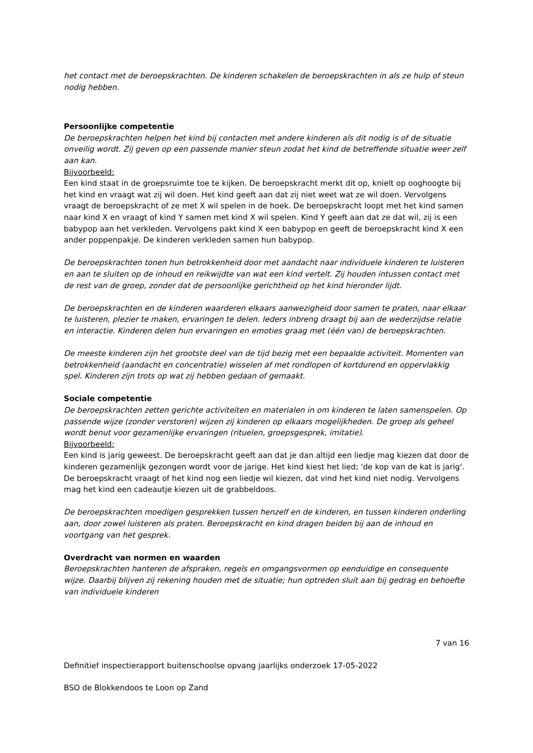het contact met de beroepskrachten. De kinderen schakelen de beroepskrachten in als ze hulp of steun nodig hebben.
Persoonlijke competentie
De beroepskrachten helpen het kind bij contacten met andere kinderen als dit nodig is of de situatie onveilig wordt. Zij geven op een passende manier steun zodat het kind de betreffende situatie weer zelf aan kan.
Bijvoorbeeld:
Een kind staat in de groepsruimte toe te kijken. De beroepskracht merkt dit op, knielt op ooghoogte bij het kind en vraagt wat zij wil doen. Het kind geeft aan dat zij niet weet wat ze wil doen. Vervolgens vraagt de beroepskracht of ze met X wil spelen in de hoek. De beroepskracht loopt met het kind samen naar kind X en vraagt of kind Y samen met kind X wil spelen. Kind Y geeft aan dat ze dat wil, zij is een babypop aan het verkleden. Vervolgens pakt kind X een babypop en geeft de beroepskracht kind X een ander poppenpakje. De kinderen verkleden samen hun babypop.
De beroepskrachten tonen hun betrokkenheid door met aandacht naar individuele kinderen te luisteren en aan te sluiten op de inhoud en reikwijdte van wat een kind vertelt. Zij houden intussen contact met de rest van de groep, zonder dat de persoonlijke gerichtheid op het kind hieronder lijdt.
De beroepskrachten en de kinderen waarderen elkaars aanwezigheid door samen te praten, naar elkaar te luisteren, plezier te maken, ervaringen te delen. Ieders inbreng draagt bij aan de wederzijdse relatie en interactie. Kinderen delen hun ervaringen en emoties graag met (één van) de beroepskrachten.
De meeste kinderen zijn het grootste deel van de tijd bezig met een bepaalde activiteit. Momenten van betrokkenheid (aandacht en concentratie) wisselen af met rondlopen of kortdurend en oppervlakkig spel. Kinderen zijn trots op wat zij hebben gedaan of gemaakt.
Sociale competentie
De beroepskrachten zetten gerichte activiteiten en materialen in om kinderen te laten samenspelen. Op passende wijze (zonder verstoren) wijzen zij kinderen op elkaars mogelijkheden. De groep als geheel wordt benut voor gezamenlijke ervaringen (rituelen, groepsgesprek, imitatie).
Bijvoorbeeld:
Een kind is jarig geweest. De beroepskracht geeft aan dat je dan altijd een liedje mag kiezen dat door de kinderen gezamenlijk gezongen wordt voor de jarige. Het kind kiest het lied; 'de kop van de kat is jarig'. De beroepskracht vraagt of het kind nog een liedje wil kiezen, dat vind het kind niet nodig. Vervolgens mag het kind een cadeautje kiezen uit de grabbeldoos.
De beroepskrachten moedigen gesprekken tussen henzelf en de kinderen, en tussen kinderen onderling aan, door zowel luisteren als praten. Beroepskracht en kind dragen beiden bij aan de inhoud en voortgang van het gesprek.
Overdracht van normen en waarden
Beroepskrachten hanteren de afspraken, regels en omgangsvormen op eenduidige en consequente wijze. Daarbij blijven zij rekening houden met de situatie; hun optreden sluit aan bij gedrag en behoefte van individuele kinderen
7 van 16
Definitief inspectierapport buitenschoolse opvang jaarlijks onderzoek 17-05-2022
BSO de Blokkendoos te Loon op Zand